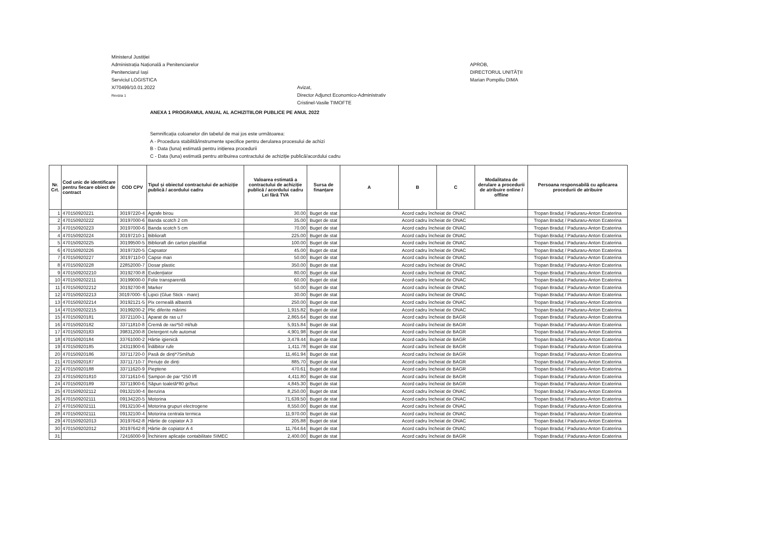Ministerul Justiției
Administrația Națională a Penitenciarelor
Penitenciarul Iași
Serviciul LOGISTICA
X/70499/10.01.2022
Revizia 1
Avizat,
Director Adjunct Economico-Administrativ
Cristinel-Vasile TIMOFTE
APROB,
DIRECTORUL UNITĂȚII
Marian Pompiliu DIMA
ANEXA 1 PROGRAMUL ANUAL AL ACHIZITIILOR PUBLICE PE ANUL 2022
Semnificația coloanelor din tabelul de mai jos este următoarea:
A - Procedura stabilită/instrumente specifice pentru derularea procesului de achizi
B - Data (luna) estimată pentru inițierea procedurii
C - Data (luna) estimată pentru atribuirea contractului de achiziție publică/acordului cadru
| Nr. Crt. | Cod unic de identificare pentru fiecare obiect de contract | COD CPV | Tipul și obiectul contractului de achiziție publică / acordului cadru | Valoarea estimată a contractului de achiziție publică / acordului cadru Lei fără TVA | Sursa de finanțare | A | B | C | Modalitatea de derulare a procedurii de atribuire online / offline | Persoana responsabilă cu aplicarea procedurii de atribuire |
| --- | --- | --- | --- | --- | --- | --- | --- | --- | --- | --- |
| 1 | 470150920221 | 30197220-4 | Agrafe birou | 30.00 | Buget de stat | Acord cadru încheiat de ONAC | | | | Tropan Braduț / Paduraru-Anton Ecaterina |
| 2 | 470150920222 | 30197000-6 | Banda scotch 2 cm | 35.00 | Buget de stat | Acord cadru încheiat de ONAC | | | | Tropan Braduț / Paduraru-Anton Ecaterina |
| 3 | 470150920223 | 30197000-6 | Banda scotch 5 cm | 70.00 | Buget de stat | Acord cadru încheiat de ONAC | | | | Tropan Braduț / Paduraru-Anton Ecaterina |
| 4 | 470150920224 | 30197210-1 | Biblioraft | 225.00 | Buget de stat | Acord cadru încheiat de ONAC | | | | Tropan Braduț / Paduraru-Anton Ecaterina |
| 5 | 470150920225 | 30199500-5 | Biblioraft din carton plastifiat | 100.00 | Buget de stat | Acord cadru încheiat de ONAC | | | | Tropan Braduț / Paduraru-Anton Ecaterina |
| 6 | 470150920226 | 30197320-5 | Capsator | 45.00 | Buget de stat | Acord cadru încheiat de ONAC | | | | Tropan Braduț / Paduraru-Anton Ecaterina |
| 7 | 470150920227 | 30197110-0 | Capse mari | 50.00 | Buget de stat | Acord cadru încheiat de ONAC | | | | Tropan Braduț / Paduraru-Anton Ecaterina |
| 8 | 470150920228 | 22852000-7 | Dosar plastic | 350.00 | Buget de stat | Acord cadru încheiat de ONAC | | | | Tropan Braduț / Paduraru-Anton Ecaterina |
| 9 | 4701509202210 | 30192700-8 | Evidențiator | 80.00 | Buget de stat | Acord cadru încheiat de ONAC | | | | Tropan Braduț / Paduraru-Anton Ecaterina |
| 10 | 4701509202211 | 30199000-0 | Folie transparentă | 60.00 | Buget de stat | Acord cadru încheiat de ONAC | | | | Tropan Braduț / Paduraru-Anton Ecaterina |
| 11 | 4701509202212 | 30192700-8 | Marker | 50.00 | Buget de stat | Acord cadru încheiat de ONAC | | | | Tropan Braduț / Paduraru-Anton Ecaterina |
| 12 | 4701509202213 | 30197000- 6 | Lipici (Glue Stick - mare) | 30.00 | Buget de stat | Acord cadru încheiat de ONAC | | | | Tropan Braduț / Paduraru-Anton Ecaterina |
| 13 | 4701509202214 | 30192121-5 | Pix cerneală albastră | 250.00 | Buget de stat | Acord cadru încheiat de ONAC | | | | Tropan Braduț / Paduraru-Anton Ecaterina |
| 14 | 4701509202215 | 30199200-2 | Plic diferite mărimi | 1,915.82 | Buget de stat | Acord cadru încheiat de ONAC | | | | Tropan Braduț / Paduraru-Anton Ecaterina |
| 15 | 470150920181 | 33721100-1 | Aparat de ras u.f | 2,865.64 | Buget de stat | Acord cadru încheiat de BAGR | | | | Tropan Braduț / Paduraru-Anton Ecaterina |
| 16 | 470150920182 | 33711810-8 | Cremă de ras*50 ml/tub | 5,915.84 | Buget de stat | Acord cadru încheiat de BAGR | | | | Tropan Braduț / Paduraru-Anton Ecaterina |
| 17 | 470150920183 | 39831200-8 | Detergent rufe automat | 4,901.98 | Buget de stat | Acord cadru încheiat de BAGR | | | | Tropan Braduț / Paduraru-Anton Ecaterina |
| 18 | 470150920184 | 33761000-2 | Hârtie igienică | 3,479.44 | Buget de stat | Acord cadru încheiat de BAGR | | | | Tropan Braduț / Paduraru-Anton Ecaterina |
| 19 | 470150920185 | 24311900-6 | Înălbitor rufe | 1,411.78 | Buget de stat | Acord cadru încheiat de BAGR | | | | Tropan Braduț / Paduraru-Anton Ecaterina |
| 20 | 470150920186 | 33711720-0 | Pasă de dinți*75ml/tub | 11,461.94 | Buget de stat | Acord cadru încheiat de BAGR | | | | Tropan Braduț / Paduraru-Anton Ecaterina |
| 21 | 470150920187 | 33711710-7 | Periuțe de dinți | 885.70 | Buget de stat | Acord cadru încheiat de BAGR | | | | Tropan Braduț / Paduraru-Anton Ecaterina |
| 22 | 470150920188 | 33711620-9 | Pieptene | 470.61 | Buget de stat | Acord cadru încheiat de BAGR | | | | Tropan Braduț / Paduraru-Anton Ecaterina |
| 23 | 4701509201810 | 33711610-6 | Șampon de par *250 l/fl | 4,411.80 | Buget de stat | Acord cadru încheiat de BAGR | | | | Tropan Braduț / Paduraru-Anton Ecaterina |
| 24 | 470150920189 | 33711900-6 | Săpun toaletă*80 gr/buc | 4,845.30 | Buget de stat | Acord cadru încheiat de BAGR | | | | Tropan Braduț / Paduraru-Anton Ecaterina |
| 25 | 4701509202112 | 09132100-4 | Benzina | 8,250.00 | Buget de stat | Acord cadru încheiat de ONAC | | | | Tropan Braduț / Paduraru-Anton Ecaterina |
| 26 | 4701509202111 | 09134220-5 | Motorina | 71,639.50 | Buget de stat | Acord cadru încheiat de ONAC | | | | Tropan Braduț / Paduraru-Anton Ecaterina |
| 27 | 4701509202111 | 09132100-4 | Motorina grupuri electrogene | 8,550.00 | Buget de stat | Acord cadru încheiat de ONAC | | | | Tropan Braduț / Paduraru-Anton Ecaterina |
| 28 | 4701509202111 | 09132100-4 | Motorina centrala termica | 11,970.00 | Buget de stat | Acord cadru încheiat de ONAC | | | | Tropan Braduț / Paduraru-Anton Ecaterina |
| 29 | 4701509202013 | 30197642-8 | Hârtie de copiator A 3 | 205.88 | Buget de stat | Acord cadru încheiat de ONAC | | | | Tropan Braduț / Paduraru-Anton Ecaterina |
| 30 | 4701509202012 | 30197642-8 | Hârtie de copiator A 4 | 11,764.64 | Buget de stat | Acord cadru încheiat de ONAC | | | | Tropan Braduț / Paduraru-Anton Ecaterina |
| 31 | | 72416000-9 | Închiriere aplicație contabilitate SIMEC | 2,400.00 | Buget de stat | Acord cadru încheiat de BAGR | | | | Tropan Braduț / Paduraru-Anton Ecaterina |